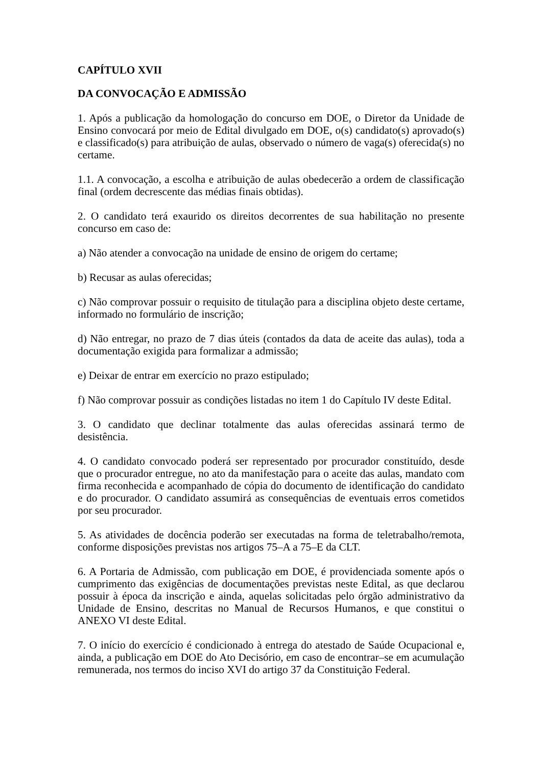CAPÍTULO XVII
DA CONVOCAÇÃO E ADMISSÃO
1. Após a publicação da homologação do concurso em DOE, o Diretor da Unidade de Ensino convocará por meio de Edital divulgado em DOE, o(s) candidato(s) aprovado(s) e classificado(s) para atribuição de aulas, observado o número de vaga(s) oferecida(s) no certame.
1.1. A convocação, a escolha e atribuição de aulas obedecerão a ordem de classificação final (ordem decrescente das médias finais obtidas).
2. O candidato terá exaurido os direitos decorrentes de sua habilitação no presente concurso em caso de:
a) Não atender a convocação na unidade de ensino de origem do certame;
b) Recusar as aulas oferecidas;
c) Não comprovar possuir o requisito de titulação para a disciplina objeto deste certame, informado no formulário de inscrição;
d) Não entregar, no prazo de 7 dias úteis (contados da data de aceite das aulas), toda a documentação exigida para formalizar a admissão;
e) Deixar de entrar em exercício no prazo estipulado;
f) Não comprovar possuir as condições listadas no item 1 do Capítulo IV deste Edital.
3. O candidato que declinar totalmente das aulas oferecidas assinará termo de desistência.
4. O candidato convocado poderá ser representado por procurador constituído, desde que o procurador entregue, no ato da manifestação para o aceite das aulas, mandato com firma reconhecida e acompanhado de cópia do documento de identificação do candidato e do procurador. O candidato assumirá as consequências de eventuais erros cometidos por seu procurador.
5. As atividades de docência poderão ser executadas na forma de teletrabalho/remota, conforme disposições previstas nos artigos 75–A a 75–E da CLT.
6. A Portaria de Admissão, com publicação em DOE, é providenciada somente após o cumprimento das exigências de documentações previstas neste Edital, as que declarou possuir à época da inscrição e ainda, aquelas solicitadas pelo órgão administrativo da Unidade de Ensino, descritas no Manual de Recursos Humanos, e que constitui o ANEXO VI deste Edital.
7. O início do exercício é condicionado à entrega do atestado de Saúde Ocupacional e, ainda, a publicação em DOE do Ato Decisório, em caso de encontrar–se em acumulação remunerada, nos termos do inciso XVI do artigo 37 da Constituição Federal.